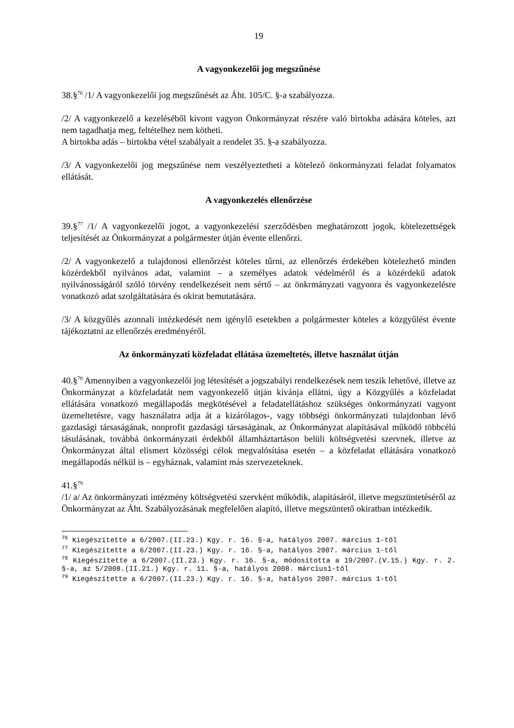19
A vagyonkezelői jog megszűnése
38.§<sup>76</sup> /1/ A vagyonkezelői jog megszűnését az Áht. 105/C. §-a szabályozza.
/2/ A vagyonkezelő a kezeléséből kivont vagyon Önkormányzat részére való birtokba adására köteles, azt nem tagadhatja meg, feltételhez nem kötheti.
A birtokba adás – birtokba vétel szabályait a rendelet 35. §-a szabályozza.
/3/ A vagyonkezelői jog megszűnése nem veszélyeztetheti a kötelező önkormányzati feladat folyamatos ellátását.
A vagyonkezelés ellenőrzése
39.§<sup>77</sup> /1/ A vagyonkezelői jogot, a vagyonkezelési szerződésben meghatározott jogok, kötelezettségek teljesítését az Önkormányzat a polgármester útján évente ellenőrzi.
/2/ A vagyonkezelő a tulajdonosi ellenőrzést köteles tűrni, az ellenőrzés érdekében kötelezhető minden közérdekből nyilvános adat, valamint – a személyes adatok védelméről és a közérdekű adatok nyilvánosságáról szóló törvény rendelkezéseit nem sértő – az önkrmányzati vagyonra és vagyonkezelésre vonatkozó adat szolgáltatására és okirat bemutatására.
/3/ A közgyűlés azonnali intézkedését nem igénylő esetekben a polgármester köteles a közgyűlést évente tájékoztatni az ellenőrzés eredményéről.
Az önkormányzati közfeladat ellátása üzemeltetés, illetve használat útján
40.§<sup>78</sup> Amennyiben a vagyonkezelői jog létesítését a jogszabályi rendelkezések nem teszik lehetővé, illetve az Önkormányzat a közfeladatát nem vagyonkezelő útján kívánja ellátni, úgy a Közgyűlés a közfeladat ellátására vonatkozó megállapodás megkötésével a feladatellátáshoz szükséges önkormányzati vagyont üzemeltetésre, vagy használatra adja át a kizárólagos-, vagy többségi önkormányzati tulajdonban lévő gazdasági társaságának, nonprofit gazdasági társaságának, az Önkormányzat alapításával működő többcélú tásulásának, továbbá önkormányzati érdekből államháztartáson belüli költségvetési szervnek, illetve az Önkormányzat által elismert közösségi célok megvalósítása esetén – a közfeladat ellátására vonatkozó megállapodás nélkül is – egyháznak, valamint más szervezeteknek.
41.§<sup>79</sup>
/1/ a/ Az önkormányzati intézmény költségvetési szervként működik, alapításáról, illetve megszüntetéséről az Önkormányzat az Áht. Szabályozásának megfelelően alapító, illetve megszüntető okiratban intézkedik.
<sup>76</sup> Kiegészítette a 6/2007.(II.23.) Kgy. r. 16. §-a, hatályos 2007. március 1-től
<sup>77</sup> Kiegészítette a 6/2007.(II.23.) Kgy. r. 16. §-a, hatályos 2007. március 1-től
<sup>78</sup> Kiegészítette a 6/2007.(II.23.) Kgy. r. 16. §-a, módosította a 19/2007.(V.15.) Kgy. r. 2. §-a, az 5/2008.(II.21.) Kgy. r. 11. §-a, hatályos 2008. március1-től
<sup>79</sup> Kiegészítette a 6/2007.(II.23.) Kgy. r. 16. §-a, hatályos 2007. március 1-től